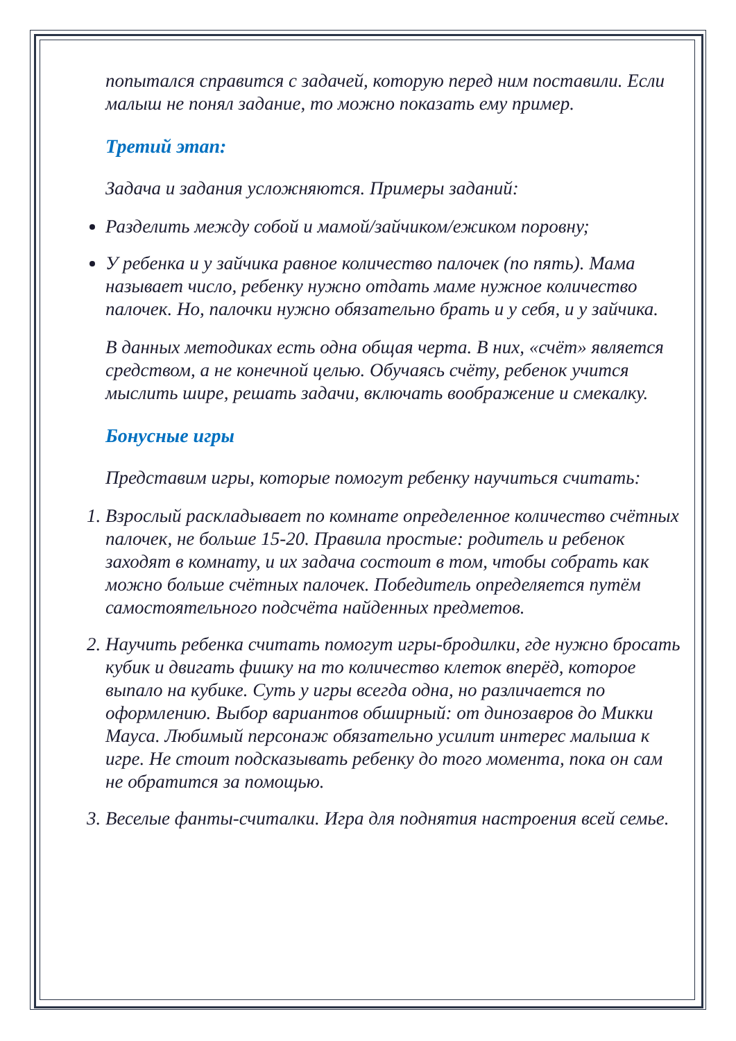попытался справится с задачей, которую перед ним поставили. Если малыш не понял задание, то можно показать ему пример.
Третий этап:
Задача и задания усложняются. Примеры заданий:
Разделить между собой и мамой/зайчиком/ежиком поровну;
У ребенка и у зайчика равное количество палочек (по пять). Мама называет число, ребенку нужно отдать маме нужное количество палочек. Но, палочки нужно обязательно брать и у себя, и у зайчика.
В данных методиках есть одна общая черта. В них, «счёт» является средством, а не конечной целью. Обучаясь счёту, ребенок учится мыслить шире, решать задачи, включать воображение и смекалку.
Бонусные игры
Представим игры, которые помогут ребенку научиться считать:
1. Взрослый раскладывает по комнате определенное количество счётных палочек, не больше 15-20. Правила простые: родитель и ребенок заходят в комнату, и их задача состоит в том, чтобы собрать как можно больше счётных палочек. Победитель определяется путём самостоятельного подсчёта найденных предметов.
2. Научить ребенка считать помогут игры-бродилки, где нужно бросать кубик и двигать фишку на то количество клеток вперёд, которое выпало на кубике. Суть у игры всегда одна, но различается по оформлению. Выбор вариантов обширный: от динозавров до Микки Мауса. Любимый персонаж обязательно усилит интерес малыша к игре. Не стоит подсказывать ребенку до того момента, пока он сам не обратится за помощью.
3. Веселые фанты-считалки. Игра для поднятия настроения всей семье.